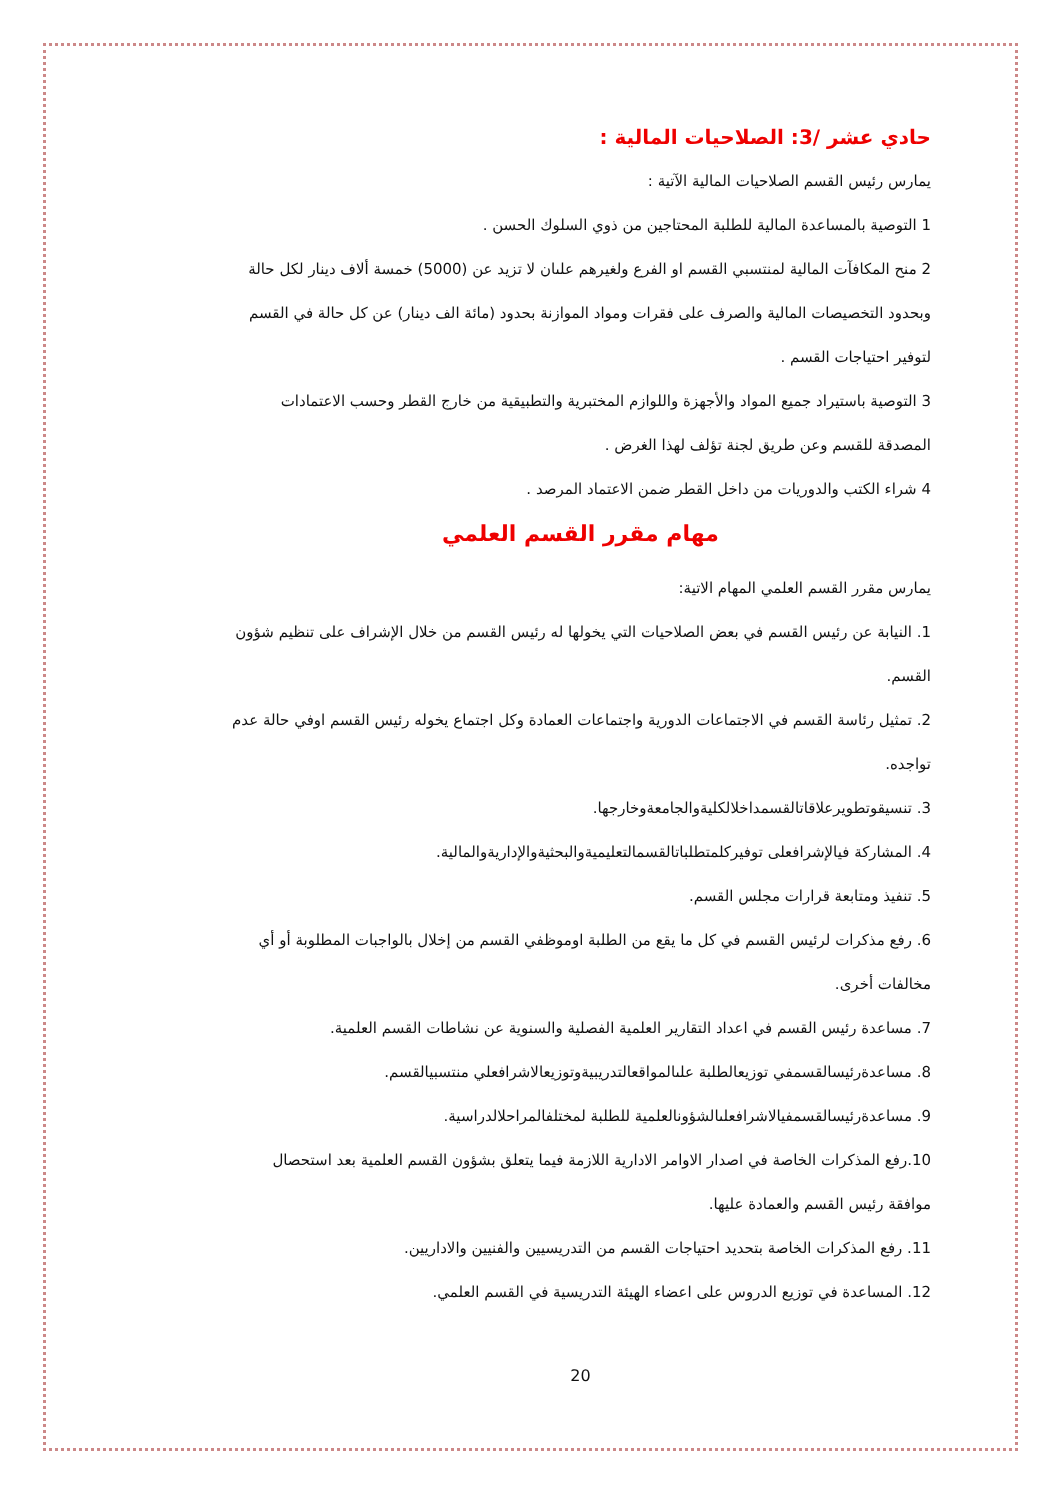حادي عشر /3: الصلاحيات المالية :
يمارس رئيس القسم الصلاحيات المالية الآتية :
1 التوصية بالمساعدة المالية للطلبة المحتاجين من ذوي السلوك الحسن .
2 منح المكافآت المالية لمنتسبي القسم او الفرع ولغيرهم علىان لا تزيد عن (5000) خمسة ألاف دينار لكل حالة وبحدود التخصيصات المالية والصرف على فقرات ومواد الموازنة بحدود (مائة الف دينار) عن كل حالة في القسم لتوفير احتياجات القسم .
3 التوصية باستيراد جميع المواد والأجهزة واللوازم المختبرية والتطبيقية من خارج القطر وحسب الاعتمادات المصدقة للقسم وعن طريق لجنة تؤلف لهذا الغرض .
4 شراء الكتب والدوريات من داخل القطر ضمن الاعتماد المرصد .
مهام مقرر القسم العلمي
يمارس مقرر القسم العلمي المهام الاتية:
1. النيابة عن رئيس القسم في بعض الصلاحيات التي يخولها له رئيس القسم من خلال الإشراف على تنظيم شؤون القسم.
2. تمثيل رئاسة القسم في الاجتماعات الدورية واجتماعات العمادة وكل اجتماع يخوله رئيس القسم اوفي حالة عدم تواجده.
3. تنسيقوتطويرعلاقاتالقسمداخلالكليةوالجامعةوخارجها.
4. المشاركة فيالإشرافعلى توفيركلمتطلباتالقسمالتعليميةوالبحثيةوالإداريةوالمالية.
5. تنفيذ ومتابعة قرارات مجلس القسم.
6. رفع مذكرات لرئيس القسم في كل ما يقع من الطلبة اوموظفي القسم من إخلال بالواجبات المطلوبة أو أي مخالفات أخرى.
7. مساعدة رئيس القسم في اعداد التقارير العلمية الفصلية والسنوية عن نشاطات القسم العلمية.
8. مساعدةرئيسالقسمفي توزيعالطلبة علىالمواقعالتدريبيةوتوزيعالاشرافعلي منتسبيالقسم.
9. مساعدةرئيسالقسمفيالاشرافعلىالشؤونالعلمية للطلبة لمختلفالمراحلالدراسية.
10.رفع المذكرات الخاصة في اصدار الاوامر الادارية اللازمة فيما يتعلق بشؤون القسم العلمية بعد استحصال موافقة رئيس القسم والعمادة عليها.
11. رفع المذكرات الخاصة بتحديد احتياجات القسم من التدريسيين والفنيين والاداريين.
12. المساعدة في توزيع الدروس على اعضاء الهيئة التدريسية في القسم العلمي.
20